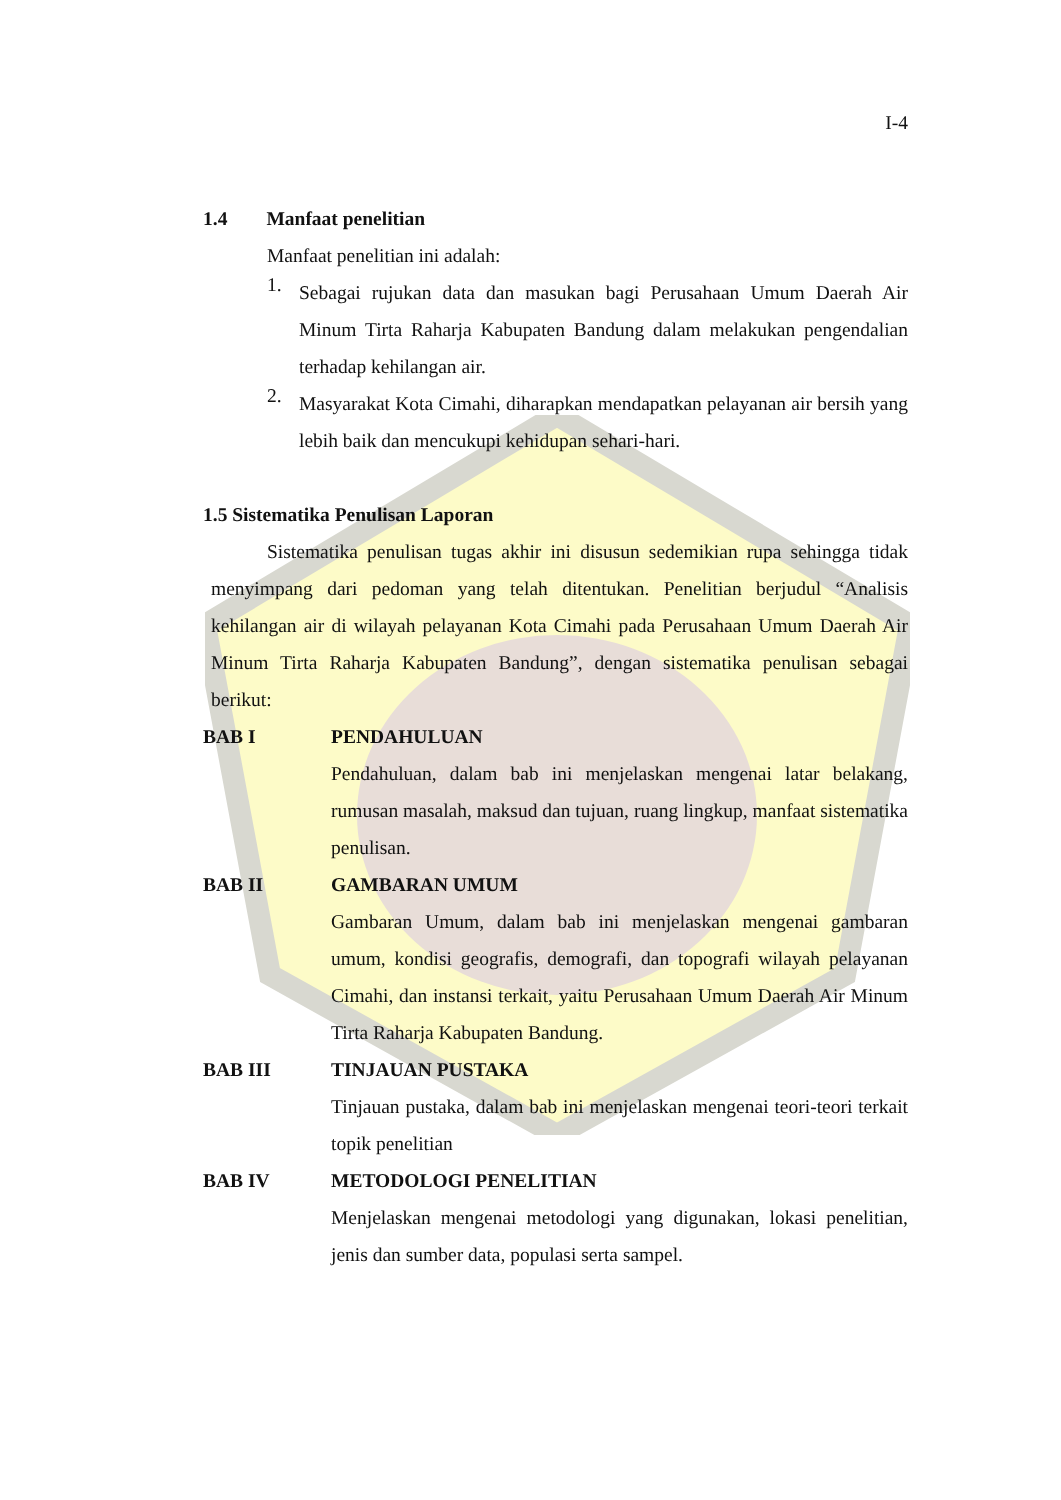I-4
1.4 Manfaat penelitian
Manfaat penelitian ini adalah:
1.
Sebagai rujukan data dan masukan bagi Perusahaan Umum Daerah Air Minum Tirta Raharja Kabupaten Bandung dalam melakukan pengendalian terhadap kehilangan air.
2.
Masyarakat Kota Cimahi, diharapkan mendapatkan pelayanan air bersih yang lebih baik dan mencukupi kehidupan sehari-hari.
1.5 Sistematika Penulisan Laporan
Sistematika penulisan tugas akhir ini disusun sedemikian rupa sehingga tidak menyimpang dari pedoman yang telah ditentukan. Penelitian berjudul “Analisis kehilangan air di wilayah pelayanan Kota Cimahi pada Perusahaan Umum Daerah Air Minum Tirta Raharja Kabupaten Bandung”, dengan sistematika penulisan sebagai berikut:
BAB I PENDAHULUAN
Pendahuluan, dalam bab ini menjelaskan mengenai latar belakang, rumusan masalah, maksud dan tujuan, ruang lingkup, manfaat sistematika penulisan.
BAB II GAMBARAN UMUM
Gambaran Umum, dalam bab ini menjelaskan mengenai gambaran umum, kondisi geografis, demografi, dan topografi wilayah pelayanan Cimahi, dan instansi terkait, yaitu Perusahaan Umum Daerah Air Minum Tirta Raharja Kabupaten Bandung.
BAB III TINJAUAN PUSTAKA
Tinjauan pustaka, dalam bab ini menjelaskan mengenai teori-teori terkait topik penelitian
BAB IV METODOLOGI PENELITIAN
Menjelaskan mengenai metodologi yang digunakan, lokasi penelitian, jenis dan sumber data, populasi serta sampel.